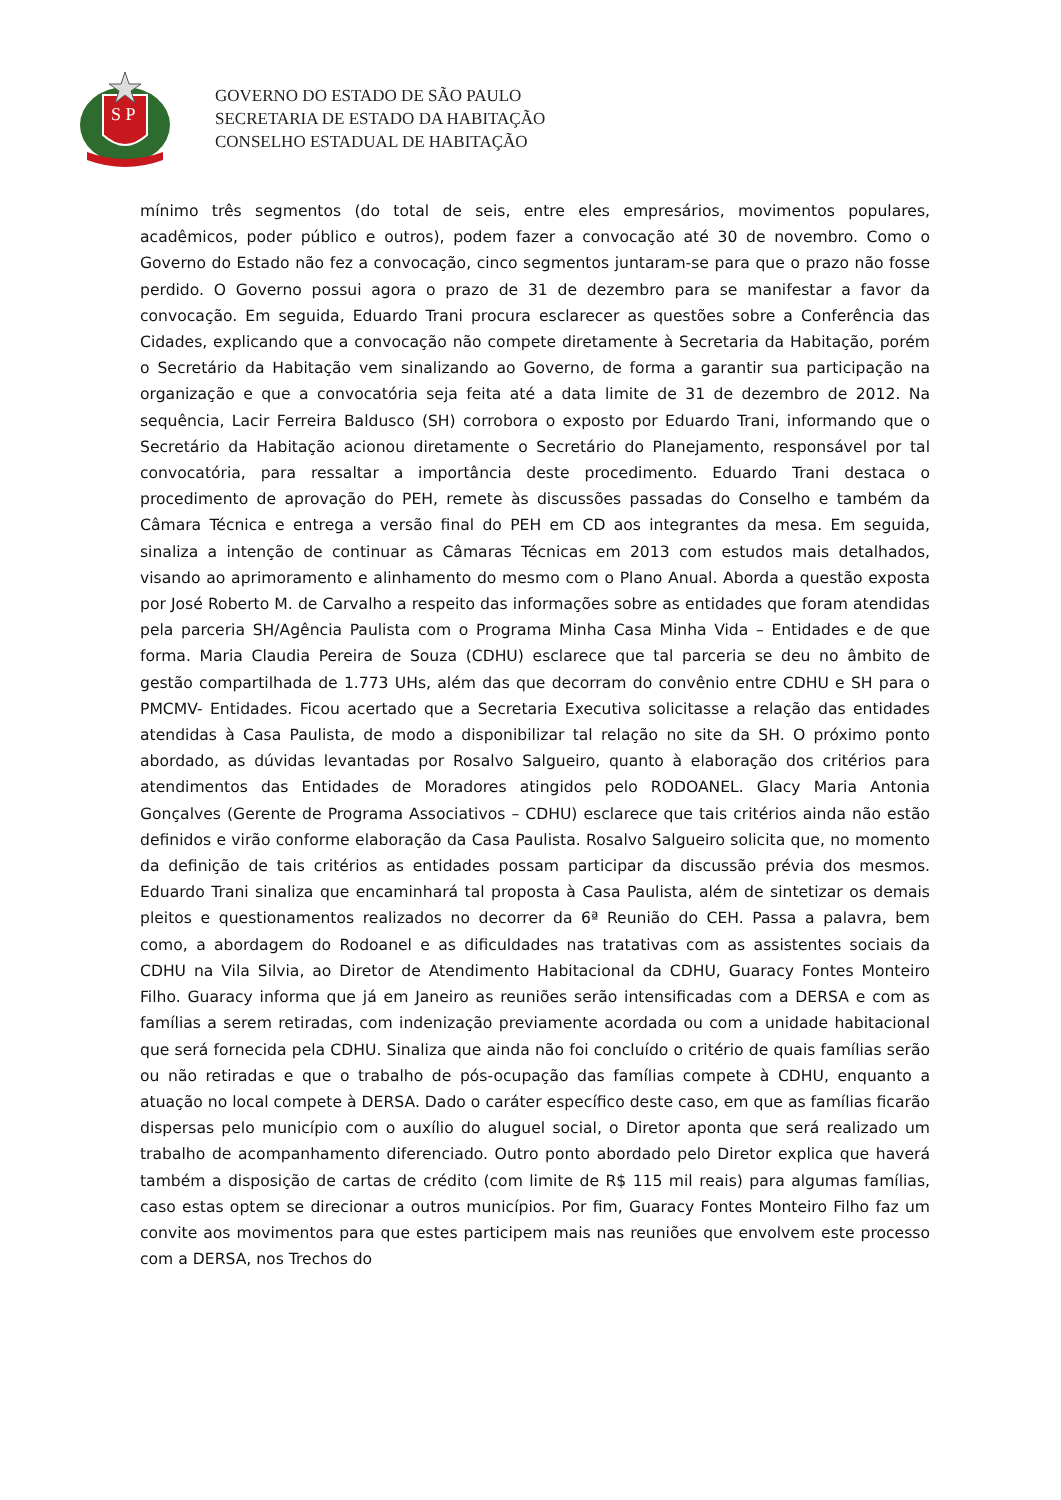S P
GOVERNO DO ESTADO DE SÃO PAULO
SECRETARIA DE ESTADO DA HABITAÇÃO
CONSELHO ESTADUAL DE HABITAÇÃO
mínimo três segmentos (do total de seis, entre eles empresários, movimentos populares, acadêmicos, poder público e outros), podem fazer a convocação até 30 de novembro. Como o Governo do Estado não fez a convocação, cinco segmentos juntaram-se para que o prazo não fosse perdido. O Governo possui agora o prazo de 31 de dezembro para se manifestar a favor da convocação. Em seguida, Eduardo Trani procura esclarecer as questões sobre a Conferência das Cidades, explicando que a convocação não compete diretamente à Secretaria da Habitação, porém o Secretário da Habitação vem sinalizando ao Governo, de forma a garantir sua participação na organização e que a convocatória seja feita até a data limite de 31 de dezembro de 2012. Na sequência, Lacir Ferreira Baldusco (SH) corrobora o exposto por Eduardo Trani, informando que o Secretário da Habitação acionou diretamente o Secretário do Planejamento, responsável por tal convocatória, para ressaltar a importância deste procedimento. Eduardo Trani destaca o procedimento de aprovação do PEH, remete às discussões passadas do Conselho e também da Câmara Técnica e entrega a versão final do PEH em CD aos integrantes da mesa. Em seguida, sinaliza a intenção de continuar as Câmaras Técnicas em 2013 com estudos mais detalhados, visando ao aprimoramento e alinhamento do mesmo com o Plano Anual. Aborda a questão exposta por José Roberto M. de Carvalho a respeito das informações sobre as entidades que foram atendidas pela parceria SH/Agência Paulista com o Programa Minha Casa Minha Vida – Entidades e de que forma. Maria Claudia Pereira de Souza (CDHU) esclarece que tal parceria se deu no âmbito de gestão compartilhada de 1.773 UHs, além das que decorram do convênio entre CDHU e SH para o PMCMV- Entidades. Ficou acertado que a Secretaria Executiva solicitasse a relação das entidades atendidas à Casa Paulista, de modo a disponibilizar tal relação no site da SH. O próximo ponto abordado, as dúvidas levantadas por Rosalvo Salgueiro, quanto à elaboração dos critérios para atendimentos das Entidades de Moradores atingidos pelo RODOANEL. Glacy Maria Antonia Gonçalves (Gerente de Programa Associativos – CDHU) esclarece que tais critérios ainda não estão definidos e virão conforme elaboração da Casa Paulista. Rosalvo Salgueiro solicita que, no momento da definição de tais critérios as entidades possam participar da discussão prévia dos mesmos. Eduardo Trani sinaliza que encaminhará tal proposta à Casa Paulista, além de sintetizar os demais pleitos e questionamentos realizados no decorrer da 6ª Reunião do CEH. Passa a palavra, bem como, a abordagem do Rodoanel e as dificuldades nas tratativas com as assistentes sociais da CDHU na Vila Silvia, ao Diretor de Atendimento Habitacional da CDHU, Guaracy Fontes Monteiro Filho. Guaracy informa que já em Janeiro as reuniões serão intensificadas com a DERSA e com as famílias a serem retiradas, com indenização previamente acordada ou com a unidade habitacional que será fornecida pela CDHU. Sinaliza que ainda não foi concluído o critério de quais famílias serão ou não retiradas e que o trabalho de pós-ocupação das famílias compete à CDHU, enquanto a atuação no local compete à DERSA. Dado o caráter específico deste caso, em que as famílias ficarão dispersas pelo município com o auxílio do aluguel social, o Diretor aponta que será realizado um trabalho de acompanhamento diferenciado. Outro ponto abordado pelo Diretor explica que haverá também a disposição de cartas de crédito (com limite de R$ 115 mil reais) para algumas famílias, caso estas optem se direcionar a outros municípios. Por fim, Guaracy Fontes Monteiro Filho faz um convite aos movimentos para que estes participem mais nas reuniões que envolvem este processo com a DERSA, nos Trechos do